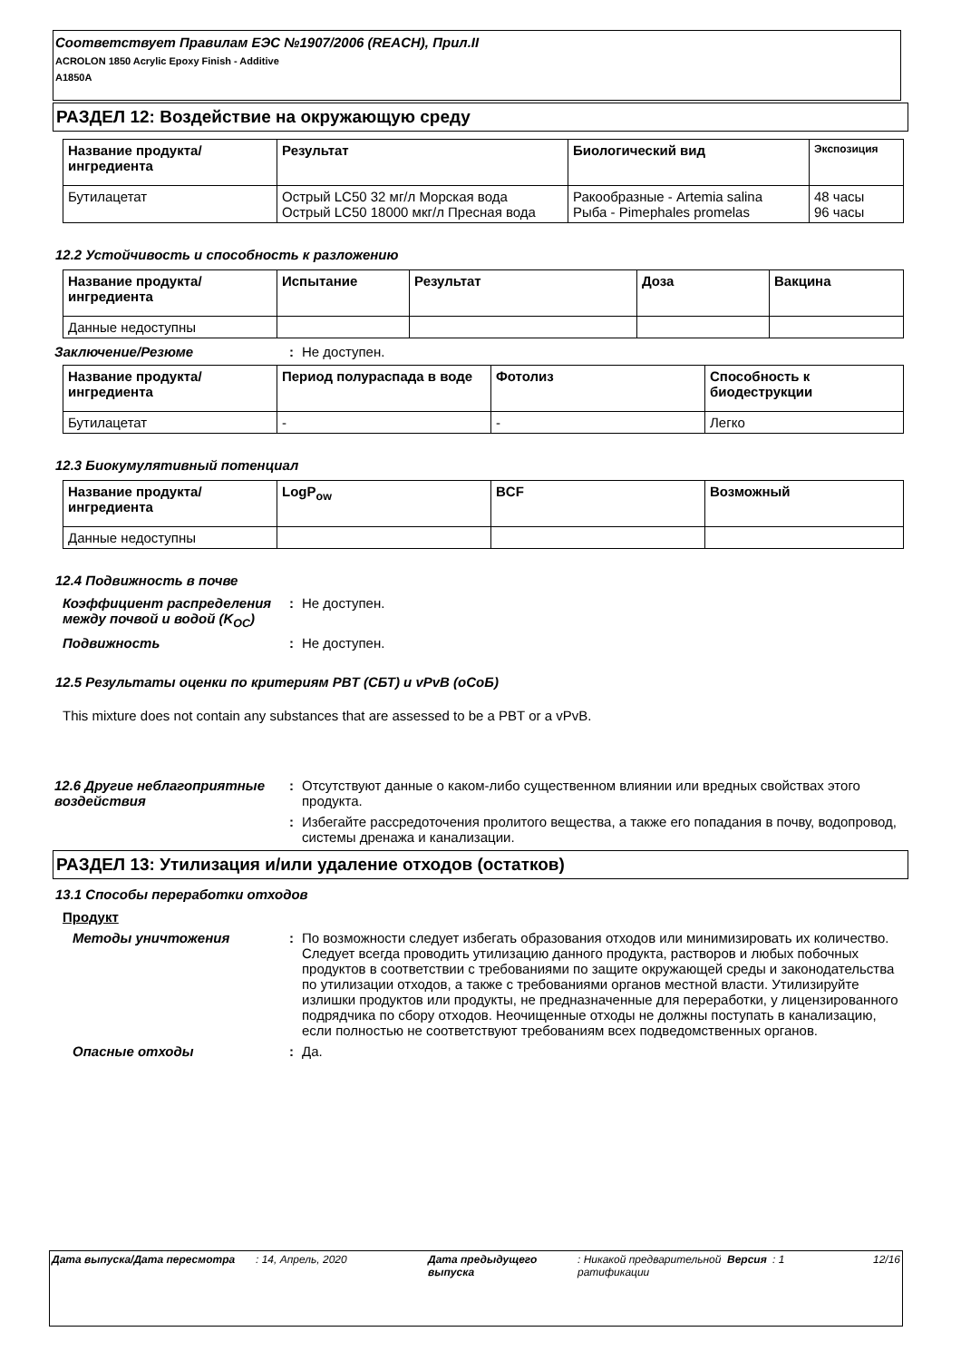Соответствует Правилам ЕЭС №1907/2006 (REACH), Прил.II
ACROLON 1850 Acrylic Epoxy Finish - Additive
A1850A
РАЗДЕЛ 12: Воздействие на окружающую среду
| Название продукта/ ингредиента | Результат | Биологический вид | Экспозиция |
| --- | --- | --- | --- |
| Бутилацетат | Острый LC50 32 мг/л Морская вода Острый LC50 18000 мкг/л Пресная вода | Ракообразные - Artemia salina Рыба - Pimephales promelas | 48 часы 96 часы |
12.2 Устойчивость и способность к разложению
| Название продукта/ ингредиента | Испытание | Результат | Доза | Вакцина |
| --- | --- | --- | --- | --- |
| Данные недоступны | | | | |
Заключение/Резюме : Не доступен.
| Название продукта/ ингредиента | Период полураспада в воде | Фотолиз | Способность к биодеструкции |
| --- | --- | --- | --- |
| Бутилацетат | - | - | Легко |
12.3 Биокумулятивный потенциал
| Название продукта/ ингредиента | LogP<sub>ow</sub> | BCF | Возможный |
| --- | --- | --- | --- |
| Данные недоступны | | | |
12.4 Подвижность в почве
Коэффициент распределения между почвой и водой (K<sub>OC</sub>)
: Не доступен.
Подвижность : Не доступен.
12.5 Результаты оценки по критериям PBT (СБТ) и vPvB (оСоБ)
This mixture does not contain any substances that are assessed to be a PBT or a vPvB.
12.6 Другие неблагоприятные воздействия
: Отсутствуют данные о каком-либо существенном влиянии или вредных свойствах этого продукта.
: Избегайте рассредоточения пролитого вещества, а также его попадания в почву, водопровод, системы дренажа и канализации.
РАЗДЕЛ 13: Утилизация и/или удаление отходов (остатков)
13.1 Способы переработки отходов
Продукт
Методы уничтожения : По возможности следует избегать образования отходов или минимизировать их количество. Следует всегда проводить утилизацию данного продукта, растворов и любых побочных продуктов в соответствии с требованиями по защите окружающей среды и законодательства по утилизации отходов, а также с требованиями органов местной власти. Утилизируйте излишки продуктов или продукты, не предназначенные для переработки, у лицензированного подрядчика по сбору отходов. Неочищенные отходы не должны поступать в канализацию, если полностью не соответствуют требованиям всех подведомственных органов.
Опасные отходы : Да.
Дата выпуска/Дата пересмотра : 14, Апрель, 2020 Дата предыдущего выпуска
: Никакой предварительной ратификации
Версия : 1 12/16